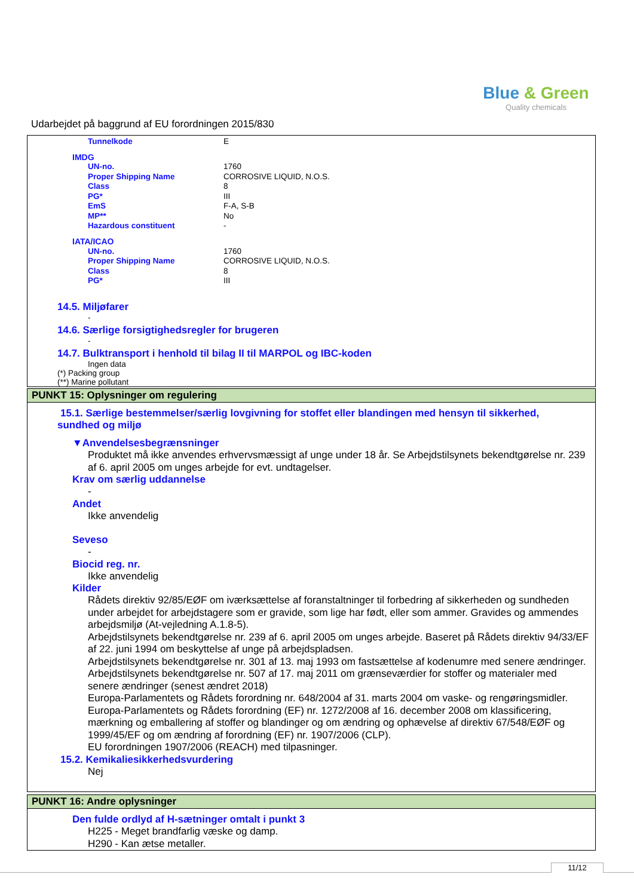Blue & Green
Quality chemicals
Udarbejdet på baggrund af EU forordningen 2015/830
| Tunnelkode | E |
IMDG
| UN-no. | 1760 |
| Proper Shipping Name | CORROSIVE LIQUID, N.O.S. |
| Class | 8 |
| PG* | III |
| EmS | F-A, S-B |
| MP** | No |
| Hazardous constituent | - |
IATA/ICAO
| UN-no. | 1760 |
| Proper Shipping Name | CORROSIVE LIQUID, N.O.S. |
| Class | 8 |
| PG* | III |
14.5. Miljøfarer
-
14.6. Særlige forsigtighedsregler for brugeren
-
14.7. Bulktransport i henhold til bilag II til MARPOL og IBC-koden
Ingen data
(*) Packing group
(**) Marine pollutant
PUNKT 15: Oplysninger om regulering
15.1. Særlige bestemmelser/særlig lovgivning for stoffet eller blandingen med hensyn til sikkerhed,
sundhed og miljø
▼Anvendelsesbegrænsninger
Produktet må ikke anvendes erhvervsmæssigt af unge under 18 år. Se Arbejdstilsynets bekendtgørelse nr. 239 af 6. april 2005 om unges arbejde for evt. undtagelser.
Krav om særlig uddannelse
-
Andet
Ikke anvendelig
Seveso
-
Biocid reg. nr.
Ikke anvendelig
Kilder
Rådets direktiv 92/85/EØF om iværksættelse af foranstaltninger til forbedring af sikkerheden og sundheden under arbejdet for arbejdstagere som er gravide, som lige har født, eller som ammer. Gravides og ammendes arbejdsmiljø (At-vejledning A.1.8-5).
Arbejdstilsynets bekendtgørelse nr. 239 af 6. april 2005 om unges arbejde. Baseret på Rådets direktiv 94/33/EF af 22. juni 1994 om beskyttelse af unge på arbejdspladsen.
Arbejdstilsynets bekendtgørelse nr. 301 af 13. maj 1993 om fastsættelse af kodenumre med senere ændringer.
Arbejdstilsynets bekendtgørelse nr. 507 af 17. maj 2011 om grænseværdier for stoffer og materialer med senere ændringer (senest ændret 2018)
Europa-Parlamentets og Rådets forordning nr. 648/2004 af 31. marts 2004 om vaske- og rengøringsmidler.
Europa-Parlamentets og Rådets forordning (EF) nr. 1272/2008 af 16. december 2008 om klassificering, mærkning og emballering af stoffer og blandinger og om ændring og ophævelse af direktiv 67/548/EØF og 1999/45/EF og om ændring af forordning (EF) nr. 1907/2006 (CLP).
EU forordningen 1907/2006 (REACH) med tilpasninger.
15.2. Kemikaliesikkerhedsvurdering
Nej
PUNKT 16: Andre oplysninger
Den fulde ordlyd af H-sætninger omtalt i punkt 3
H225 - Meget brandfarlig væske og damp.
H290 - Kan ætse metaller.
11/12